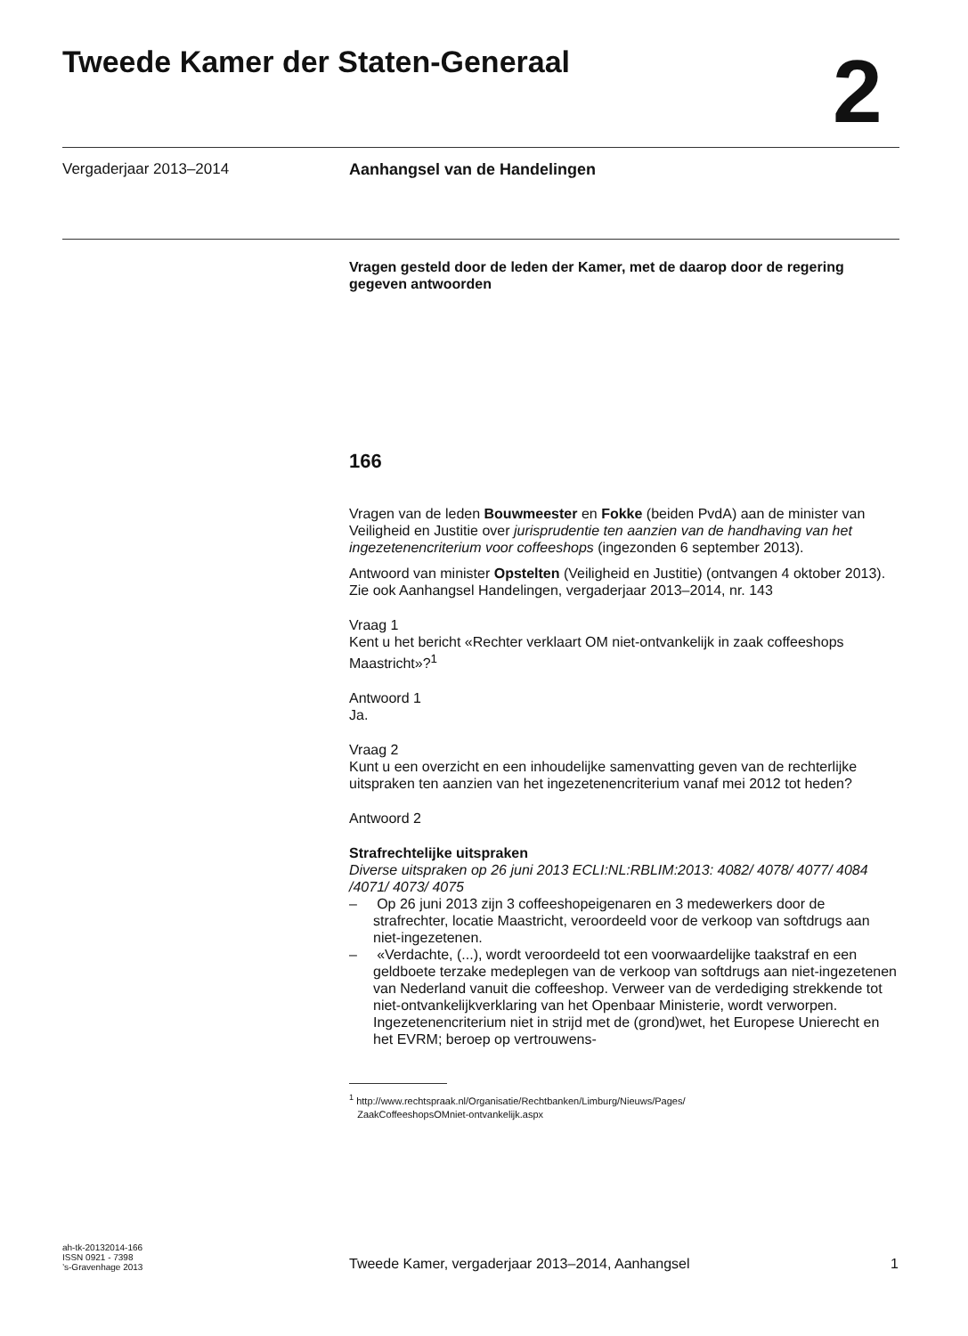Tweede Kamer der Staten-Generaal
2
Vergaderjaar 2013–2014 Aanhangsel van de Handelingen
Vragen gesteld door de leden der Kamer, met de daarop door de regering gegeven antwoorden
166
Vragen van de leden Bouwmeester en Fokke (beiden PvdA) aan de minister van Veiligheid en Justitie over jurisprudentie ten aanzien van de handhaving van het ingezetenencriterium voor coffeeshops (ingezonden 6 september 2013).
Antwoord van minister Opstelten (Veiligheid en Justitie) (ontvangen 4 oktober 2013). Zie ook Aanhangsel Handelingen, vergaderjaar 2013–2014, nr. 143
Vraag 1
Kent u het bericht «Rechter verklaart OM niet-ontvankelijk in zaak coffeeshops Maastricht»?<sup>1</sup>
Antwoord 1
Ja.
Vraag 2
Kunt u een overzicht en een inhoudelijke samenvatting geven van de rechterlijke uitspraken ten aanzien van het ingezetenencriterium vanaf mei 2012 tot heden?
Antwoord 2
Strafrechtelijke uitspraken
Diverse uitspraken op 26 juni 2013 ECLI:NL:RBLIM:2013: 4082/ 4078/ 4077/ 4084 /4071/ 4073/ 4075
– Op 26 juni 2013 zijn 3 coffeeshopeigenaren en 3 medewerkers door de strafrechter, locatie Maastricht, veroordeeld voor de verkoop van softdrugs aan niet-ingezetenen.
– «Verdachte, (...), wordt veroordeeld tot een voorwaardelijke taakstraf en een geldboete terzake medeplegen van de verkoop van softdrugs aan niet-ingezetenen van Nederland vanuit die coffeeshop. Verweer van de verdediging strekkende tot niet-ontvankelijkverklaring van het Openbaar Ministerie, wordt verworpen. Ingezetenencriterium niet in strijd met de (grond)wet, het Europese Unierecht en het EVRM; beroep op vertrouwens-
<sup>1</sup> http://www.rechtspraak.nl/Organisatie/Rechtbanken/Limburg/Nieuws/Pages/
ZaakCoffeeshopsOMniet-ontvankelijk.aspx
ah-tk-20132014-166
ISSN 0921 - 7398
’s-Gravenhage 2013
Tweede Kamer, vergaderjaar 2013–2014, Aanhangsel
1